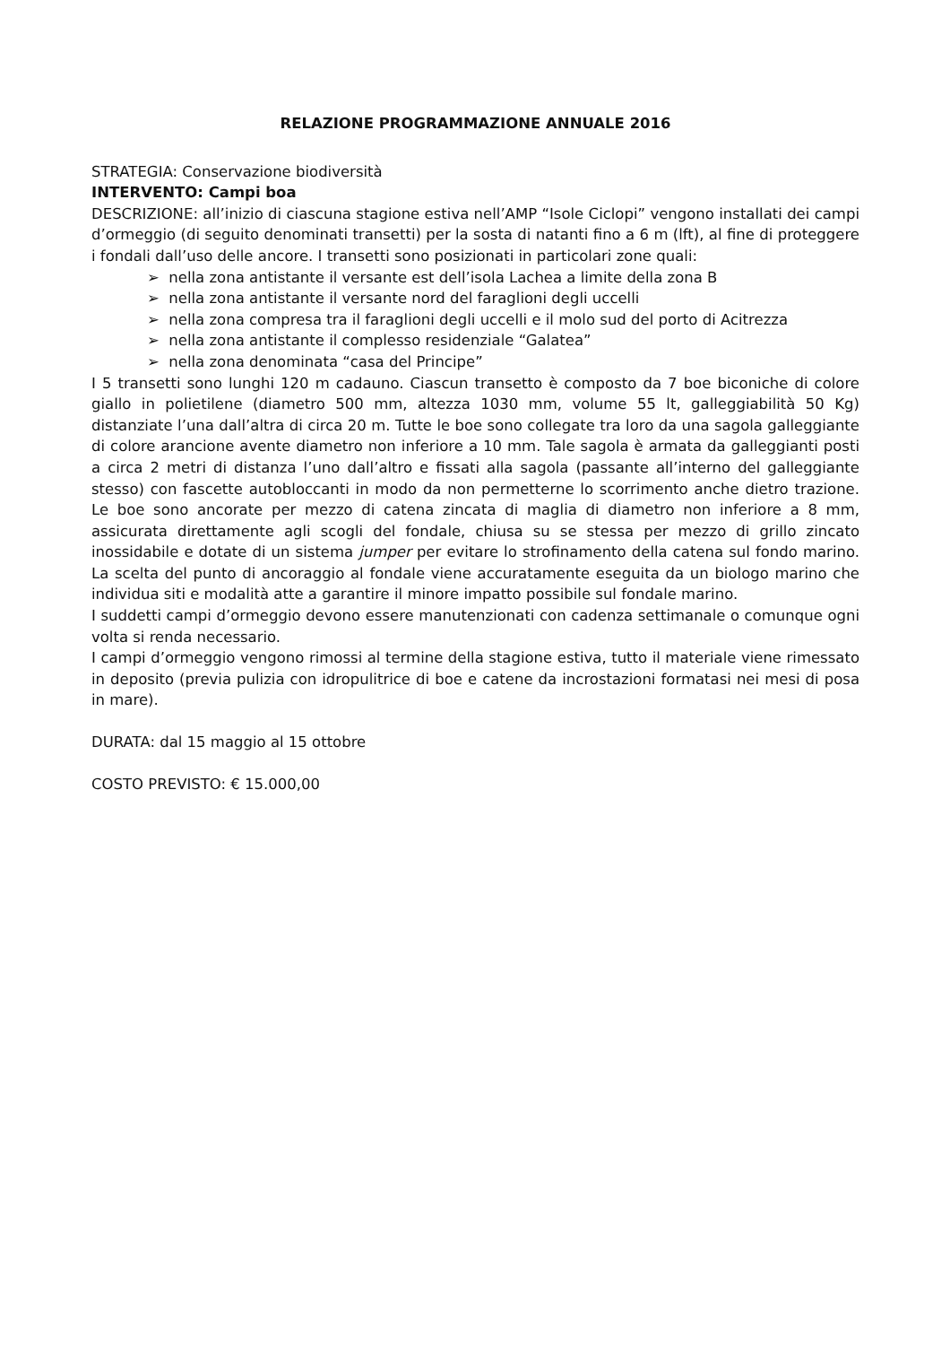RELAZIONE PROGRAMMAZIONE ANNUALE 2016
STRATEGIA: Conservazione biodiversità
INTERVENTO: Campi boa
DESCRIZIONE: all’inizio di ciascuna stagione estiva nell’AMP “Isole Ciclopi” vengono installati dei campi d’ormeggio (di seguito denominati transetti) per la sosta di natanti fino a 6 m (lft), al fine di proteggere i fondali dall’uso delle ancore. I transetti sono posizionati in particolari zone quali:
➢ nella zona antistante il versante est dell’isola Lachea a limite della zona B
➢ nella zona antistante il versante nord del faraglioni degli uccelli
➢ nella zona compresa tra il faraglioni degli uccelli e il molo sud del porto di Acitrezza
➢ nella zona antistante il complesso residenziale “Galatea”
➢ nella zona denominata “casa del Principe”
I 5 transetti sono lunghi 120 m cadauno. Ciascun transetto è composto da 7 boe biconiche di colore giallo in polietilene (diametro 500 mm, altezza 1030 mm, volume 55 lt, galleggiabilità 50 Kg) distanziate l’una dall’altra di circa 20 m. Tutte le boe sono collegate tra loro da una sagola galleggiante di colore arancione avente diametro non inferiore a 10 mm. Tale sagola è armata da galleggianti posti a circa 2 metri di distanza l’uno dall’altro e fissati alla sagola (passante all’interno del galleggiante stesso) con fascette autobloccanti in modo da non permetterne lo scorrimento anche dietro trazione. Le boe sono ancorate per mezzo di catena zincata di maglia di diametro non inferiore a 8 mm, assicurata direttamente agli scogli del fondale, chiusa su se stessa per mezzo di grillo zincato inossidabile e dotate di un sistema jumper per evitare lo strofinamento della catena sul fondo marino. La scelta del punto di ancoraggio al fondale viene accuratamente eseguita da un biologo marino che individua siti e modalità atte a garantire il minore impatto possibile sul fondale marino.
I suddetti campi d’ormeggio devono essere manutenzionati con cadenza settimanale o comunque ogni volta si renda necessario.
I campi d’ormeggio vengono rimossi al termine della stagione estiva, tutto il materiale viene rimessato in deposito (previa pulizia con idropulitrice di boe e catene da incrostazioni formatasi nei mesi di posa in mare).
DURATA: dal 15 maggio al 15 ottobre
COSTO PREVISTO: € 15.000,00